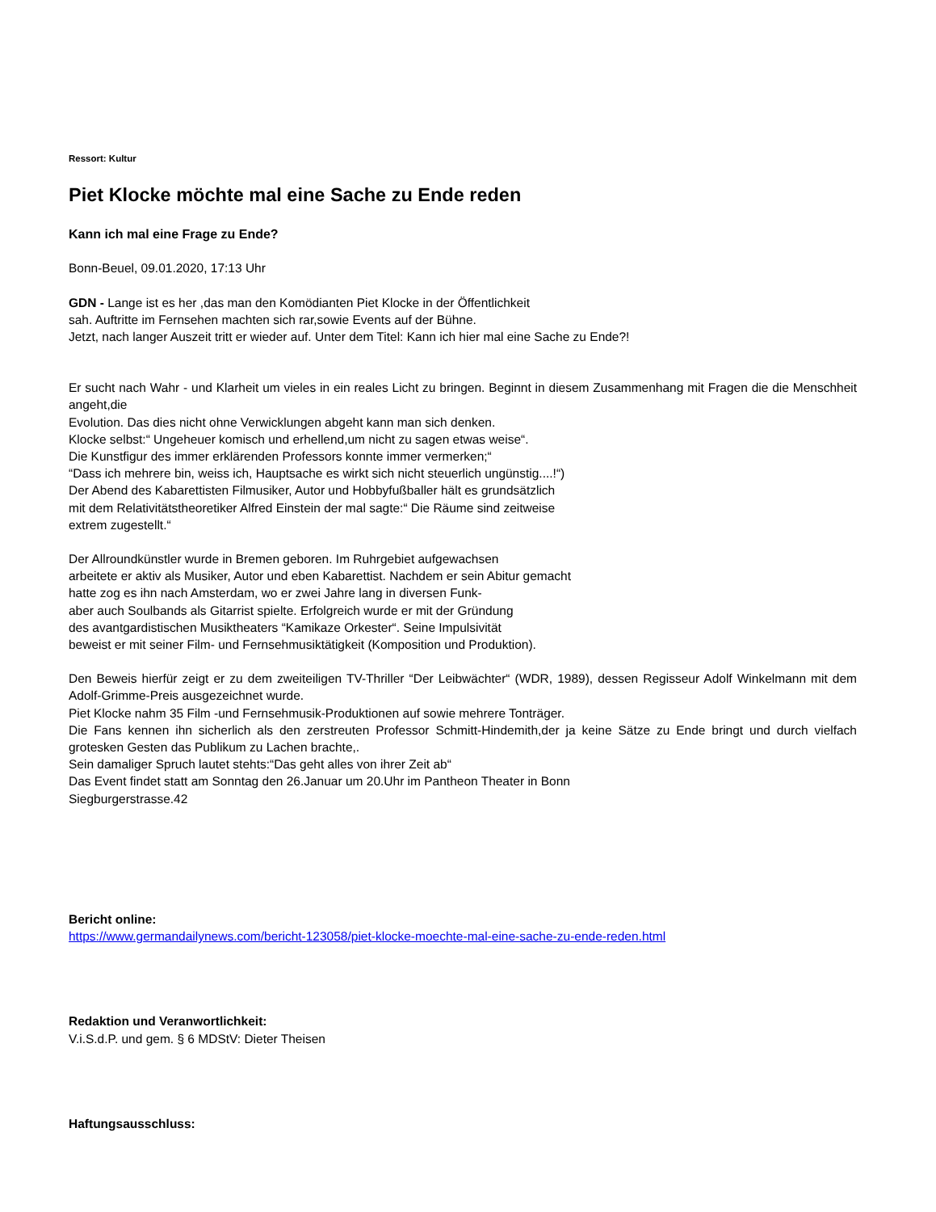Ressort: Kultur
Piet Klocke möchte mal eine Sache zu Ende reden
Kann ich mal eine Frage zu Ende?
Bonn-Beuel, 09.01.2020, 17:13 Uhr
GDN - Lange ist es her ,das man den Komödianten Piet Klocke in der Öffentlichkeit
sah. Auftritte im Fernsehen machten sich rar,sowie Events auf der Bühne.
Jetzt, nach langer Auszeit tritt er wieder auf. Unter dem Titel: Kann ich hier mal eine Sache zu Ende?!
Er sucht nach Wahr - und Klarheit um vieles in ein reales Licht zu bringen. Beginnt in diesem Zusammenhang mit Fragen die die Menschheit angeht,die
Evolution. Das dies nicht ohne Verwicklungen abgeht kann man sich denken.
Klocke selbst:“ Ungeheuer komisch und erhellend,um nicht zu sagen etwas weise“.
Die Kunstfigur des immer erklärenden Professors konnte immer vermerken;“
“Dass ich mehrere bin, weiss ich, Hauptsache es wirkt sich nicht steuerlich ungünstig....!“)
Der Abend des Kabarettisten Filmusiker, Autor und Hobbyfußballer hält es grundsätzlich
mit dem Relativitätstheoretiker Alfred Einstein der mal sagte:“ Die Räume sind zeitweise
extrem zugestellt.“
Der Allroundkünstler wurde in Bremen geboren. Im Ruhrgebiet aufgewachsen
arbeitete er aktiv als Musiker, Autor und eben Kabarettist. Nachdem er sein Abitur gemacht
hatte zog es ihn nach Amsterdam, wo er zwei Jahre lang in diversen Funk-
aber auch Soulbands als Gitarrist spielte. Erfolgreich wurde er mit der Gründung
des avantgardistischen Musiktheaters “Kamikaze Orkester“. Seine Impulsivität
beweist er mit seiner Film- und Fernsehmusiktätigkeit (Komposition und Produktion).
Den Beweis hierfür zeigt er zu dem zweiteiligen TV-Thriller “Der Leibwächter“ (WDR, 1989), dessen Regisseur Adolf Winkelmann mit dem Adolf-Grimme-Preis ausgezeichnet wurde.
Piet Klocke nahm 35 Film -und Fernsehmusik-Produktionen auf sowie mehrere Tonträger.
Die Fans kennen ihn sicherlich als den zerstreuten Professor Schmitt-Hindemith,der ja keine Sätze zu Ende bringt und durch vielfach grotesken Gesten das Publikum zu Lachen brachte,.
Sein damaliger Spruch lautet stehts:“Das geht alles von ihrer Zeit ab“
Das Event findet statt am Sonntag den 26.Januar um 20.Uhr im Pantheon Theater in Bonn
Siegburgerstrasse.42
Bericht online:
https://www.germandailynews.com/bericht-123058/piet-klocke-moechte-mal-eine-sache-zu-ende-reden.html
Redaktion und Veranwortlichkeit:
V.i.S.d.P. und gem. § 6 MDStV: Dieter Theisen
Haftungsausschluss: